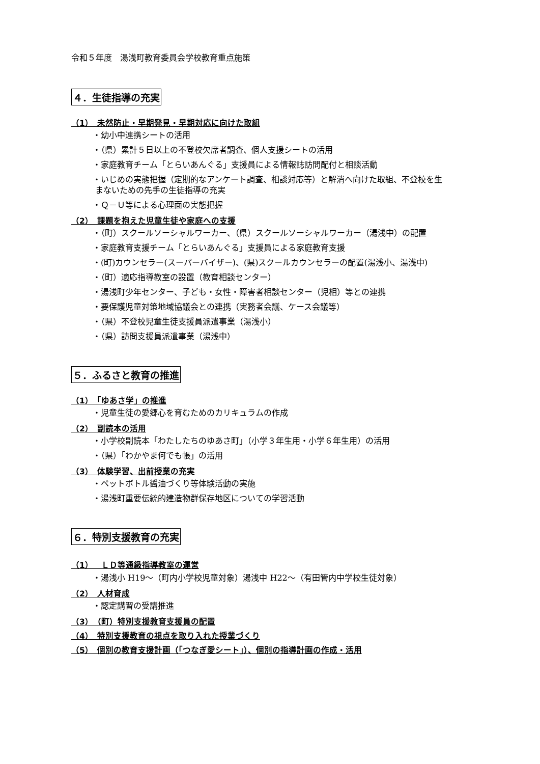令和５年度　湯浅町教育委員会学校教育重点施策
４．生徒指導の充実
（1）　未然防止・早期発見・早期対応に向けた取組
・幼小中連携シートの活用
・（県）累計５日以上の不登校欠席者調査、個人支援シートの活用
・家庭教育チーム「とらいあんぐる」支援員による情報誌訪問配付と相談活動
・いじめの実態把握（定期的なアンケート調査、相談対応等）と解消へ向けた取組、不登校を生
まないための先手の生徒指導の充実
・Ｑ－Ｕ等による心理面の実態把握
（2）　課題を抱えた児童生徒や家庭への支援
・（町）スクールソーシャルワーカー、（県）スクールソーシャルワーカー（湯浅中）の配置
・家庭教育支援チーム「とらいあんぐる」支援員による家庭教育支援
・(町)カウンセラー(スーパーバイザー)、(県)スクールカウンセラーの配置(湯浅小、湯浅中)
・（町）適応指導教室の設置（教育相談センター）
・湯浅町少年センター、子ども・女性・障害者相談センター（児相）等との連携
・要保護児童対策地域協議会との連携（実務者会議、ケース会議等）
・（県）不登校児童生徒支援員派遣事業（湯浅小）
・（県）訪問支援員派遣事業（湯浅中）
５．ふるさと教育の推進
（1）　「ゆあさ学」の推進
・児童生徒の愛郷心を育むためのカリキュラムの作成
（2）　副読本の活用
・小学校副読本「わたしたちのゆあさ町」（小学３年生用・小学６年生用）の活用
・（県）「わかやま何でも帳」の活用
（3）　体験学習、出前授業の充実
・ペットボトル醤油づくり等体験活動の実施
・湯浅町重要伝統的建造物群保存地区についての学習活動
６．特別支援教育の充実
（1）　ＬＤ等通級指導教室の運営
・湯浅小 H19～（町内小学校児童対象）湯浅中 H22～（有田管内中学校生徒対象）
（2）　人材育成
・認定講習の受講推進
（3）　（町）特別支援教育支援員の配置
（4）　特別支援教育の視点を取り入れた授業づくり
（5）　個別の教育支援計画（「つなぎ愛シート」）、個別の指導計画の作成・活用